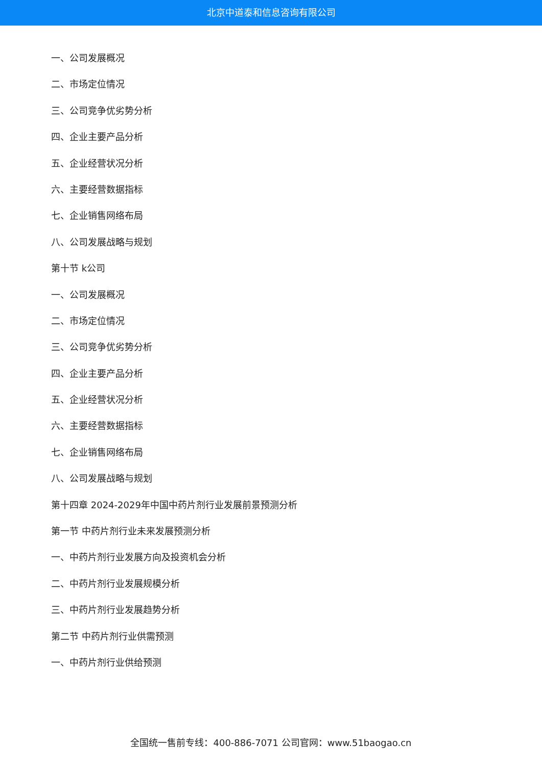北京中道泰和信息咨询有限公司
一、公司发展概况
二、市场定位情况
三、公司竞争优劣势分析
四、企业主要产品分析
五、企业经营状况分析
六、主要经营数据指标
七、企业销售网络布局
八、公司发展战略与规划
第十节 k公司
一、公司发展概况
二、市场定位情况
三、公司竞争优劣势分析
四、企业主要产品分析
五、企业经营状况分析
六、主要经营数据指标
七、企业销售网络布局
八、公司发展战略与规划
第十四章 2024-2029年中国中药片剂行业发展前景预测分析
第一节 中药片剂行业未来发展预测分析
一、中药片剂行业发展方向及投资机会分析
二、中药片剂行业发展规模分析
三、中药片剂行业发展趋势分析
第二节 中药片剂行业供需预测
一、中药片剂行业供给预测
全国统一售前专线：400-886-7071 公司官网：www.51baogao.cn